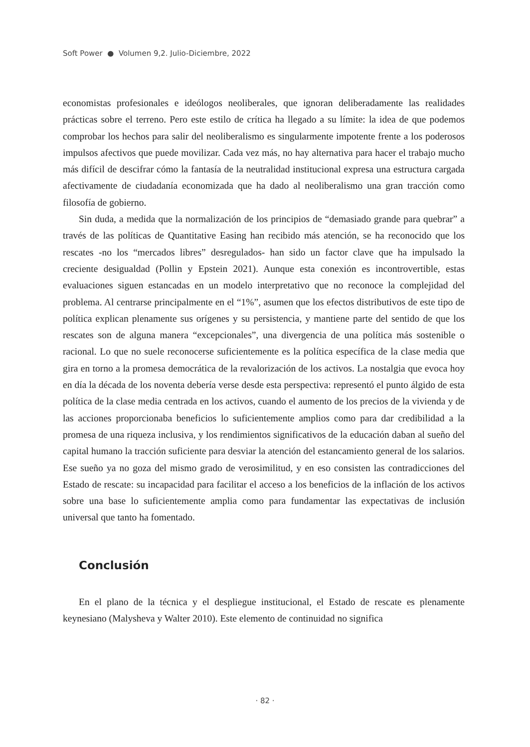Soft Power ● Volumen 9,2. Julio-Diciembre, 2022
economistas profesionales e ideólogos neoliberales, que ignoran deliberadamente las realidades prácticas sobre el terreno. Pero este estilo de crítica ha llegado a su límite: la idea de que podemos comprobar los hechos para salir del neoliberalismo es singularmente impotente frente a los poderosos impulsos afectivos que puede movilizar. Cada vez más, no hay alternativa para hacer el trabajo mucho más difícil de descifrar cómo la fantasía de la neutralidad institucional expresa una estructura cargada afectivamente de ciudadanía economizada que ha dado al neoliberalismo una gran tracción como filosofía de gobierno.
Sin duda, a medida que la normalización de los principios de “demasiado grande para quebrar” a través de las políticas de Quantitative Easing han recibido más atención, se ha reconocido que los rescates -no los “mercados libres” desregulados- han sido un factor clave que ha impulsado la creciente desigualdad (Pollin y Epstein 2021). Aunque esta conexión es incontrovertible, estas evaluaciones siguen estancadas en un modelo interpretativo que no reconoce la complejidad del problema. Al centrarse principalmente en el “1%”, asumen que los efectos distributivos de este tipo de política explican plenamente sus orígenes y su persistencia, y mantiene parte del sentido de que los rescates son de alguna manera “excepcionales”, una divergencia de una política más sostenible o racional. Lo que no suele reconocerse suficientemente es la política específica de la clase media que gira en torno a la promesa democrática de la revalorización de los activos. La nostalgia que evoca hoy en día la década de los noventa debería verse desde esta perspectiva: representó el punto álgido de esta política de la clase media centrada en los activos, cuando el aumento de los precios de la vivienda y de las acciones proporcionaba beneficios lo suficientemente amplios como para dar credibilidad a la promesa de una riqueza inclusiva, y los rendimientos significativos de la educación daban al sueño del capital humano la tracción suficiente para desviar la atención del estancamiento general de los salarios. Ese sueño ya no goza del mismo grado de verosimilitud, y en eso consisten las contradicciones del Estado de rescate: su incapacidad para facilitar el acceso a los beneficios de la inflación de los activos sobre una base lo suficientemente amplia como para fundamentar las expectativas de inclusión universal que tanto ha fomentado.
Conclusión
En el plano de la técnica y el despliegue institucional, el Estado de rescate es plenamente keynesiano (Malysheva y Walter 2010). Este elemento de continuidad no significa
· 82 ·